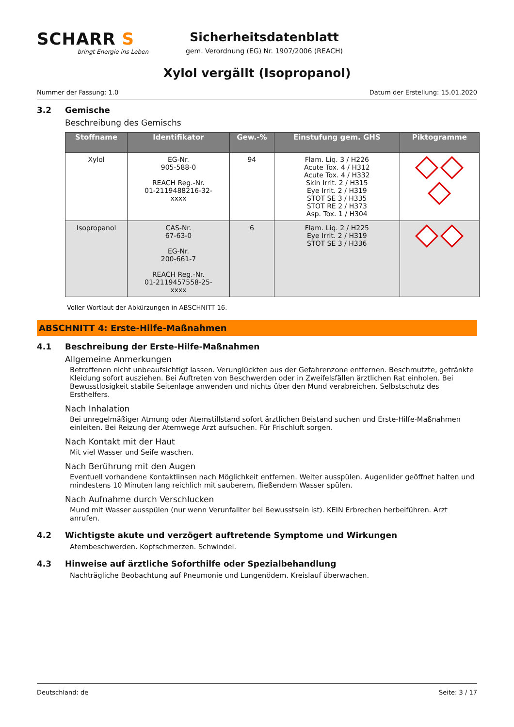SCHARR S
bringt Energie ins Leben
Sicherheitsdatenblatt
gem. Verordnung (EG) Nr. 1907/2006 (REACH)
Xylol vergällt (Isopropanol)
Nummer der Fassung: 1.0 Datum der Erstellung: 15.01.2020
3.2 Gemische
Beschreibung des Gemischs
| Stoffname | Identifikator | Gew.-% | Einstufung gem. GHS | Piktogramme |
| --- | --- | --- | --- | --- |
| Xylol | EG-Nr. 905-588-0 REACH Reg.-Nr. 01-2119488216-32- xxxx | 94 | Flam. Liq. 3 / H226 Acute Tox. 4 / H312 Acute Tox. 4 / H332 Skin Irrit. 2 / H315 Eye Irrit. 2 / H319 STOT SE 3 / H335 STOT RE 2 / H373 Asp. Tox. 1 / H304 | |
| Isopropanol | CAS-Nr. 67-63-0 EG-Nr. 200-661-7 REACH Reg.-Nr. 01-2119457558-25- xxxx | 6 | Flam. Liq. 2 / H225 Eye Irrit. 2 / H319 STOT SE 3 / H336 | |
Voller Wortlaut der Abkürzungen in ABSCHNITT 16.
ABSCHNITT 4: Erste-Hilfe-Maßnahmen
4.1 Beschreibung der Erste-Hilfe-Maßnahmen
Allgemeine Anmerkungen
Betroffenen nicht unbeaufsichtigt lassen. Verunglückten aus der Gefahrenzone entfernen. Beschmutzte, getränkte Kleidung sofort ausziehen. Bei Auftreten von Beschwerden oder in Zweifelsfällen ärztlichen Rat einholen. Bei Bewusstlosigkeit stabile Seitenlage anwenden und nichts über den Mund verabreichen. Selbstschutz des Ersthelfers.
Nach Inhalation
Bei unregelmäßiger Atmung oder Atemstillstand sofort ärztlichen Beistand suchen und Erste-Hilfe-Maßnahmen einleiten. Bei Reizung der Atemwege Arzt aufsuchen. Für Frischluft sorgen.
Nach Kontakt mit der Haut
Mit viel Wasser und Seife waschen.
Nach Berührung mit den Augen
Eventuell vorhandene Kontaktlinsen nach Möglichkeit entfernen. Weiter ausspülen. Augenlider geöffnet halten und mindestens 10 Minuten lang reichlich mit sauberem, fließendem Wasser spülen.
Nach Aufnahme durch Verschlucken
Mund mit Wasser ausspülen (nur wenn Verunfallter bei Bewusstsein ist). KEIN Erbrechen herbeiführen. Arzt anrufen.
4.2 Wichtigste akute und verzögert auftretende Symptome und Wirkungen
Atembeschwerden. Kopfschmerzen. Schwindel.
4.3 Hinweise auf ärztliche Soforthilfe oder Spezialbehandlung
Nachträgliche Beobachtung auf Pneumonie und Lungenödem. Kreislauf überwachen.
Deutschland: de Seite: 3 / 17